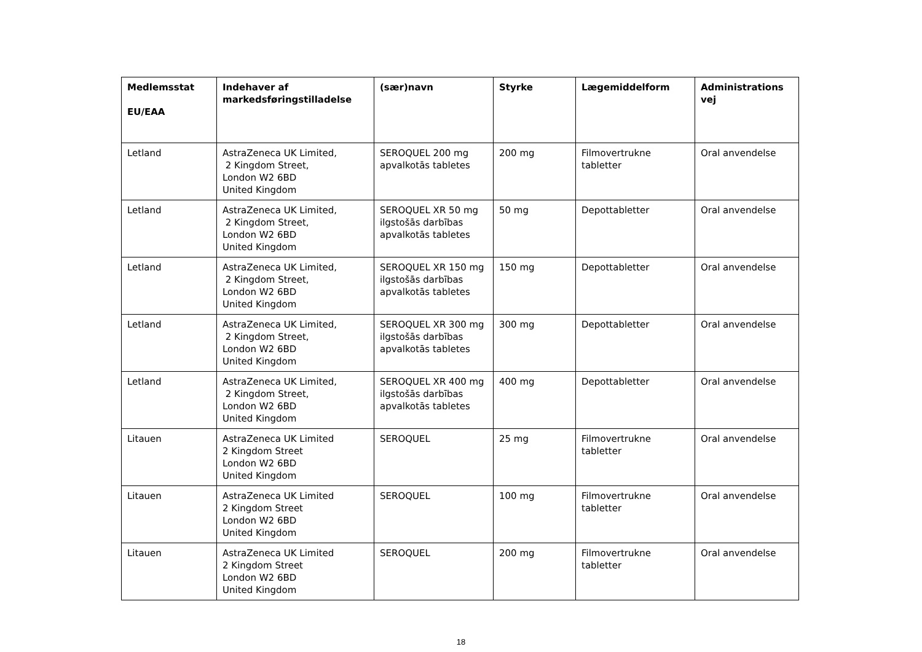| Medlemsstat EU/EAA | Indehaver af markedsføringstilladelse | (sær)navn | Styrke | Lægemiddelform | Administrations vej |
| --- | --- | --- | --- | --- | --- |
| Letland | AstraZeneca UK Limited, 2 Kingdom Street, London W2 6BD United Kingdom | SEROQUEL 200 mg apvalkotās tabletes | 200 mg | Filmovertrukne tabletter | Oral anvendelse |
| Letland | AstraZeneca UK Limited, 2 Kingdom Street, London W2 6BD United Kingdom | SEROQUEL XR 50 mg ilgstošās darbības apvalkotās tabletes | 50 mg | Depottabletter | Oral anvendelse |
| Letland | AstraZeneca UK Limited, 2 Kingdom Street, London W2 6BD United Kingdom | SEROQUEL XR 150 mg ilgstošās darbības apvalkotās tabletes | 150 mg | Depottabletter | Oral anvendelse |
| Letland | AstraZeneca UK Limited, 2 Kingdom Street, London W2 6BD United Kingdom | SEROQUEL XR 300 mg ilgstošās darbības apvalkotās tabletes | 300 mg | Depottabletter | Oral anvendelse |
| Letland | AstraZeneca UK Limited, 2 Kingdom Street, London W2 6BD United Kingdom | SEROQUEL XR 400 mg ilgstošās darbības apvalkotās tabletes | 400 mg | Depottabletter | Oral anvendelse |
| Litauen | AstraZeneca UK Limited 2 Kingdom Street London W2 6BD United Kingdom | SEROQUEL | 25 mg | Filmovertrukne tabletter | Oral anvendelse |
| Litauen | AstraZeneca UK Limited 2 Kingdom Street London W2 6BD United Kingdom | SEROQUEL | 100 mg | Filmovertrukne tabletter | Oral anvendelse |
| Litauen | AstraZeneca UK Limited 2 Kingdom Street London W2 6BD United Kingdom | SEROQUEL | 200 mg | Filmovertrukne tabletter | Oral anvendelse |
18